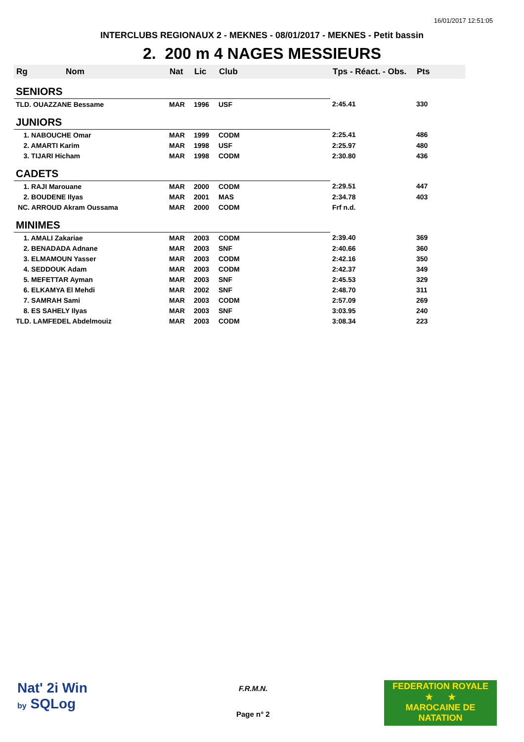16/01/2017 12:51:05
INTERCLUBS REGIONAUX 2 - MEKNES - 08/01/2017 - MEKNES - Petit bassin
2. 200 m 4 NAGES MESSIEURS
| Rg | Nom | Nat | Lic | Club | Tps - Réact. - Obs. | Pts |
| --- | --- | --- | --- | --- | --- | --- |
| SENIORS | | | | | | |
| TLD. OUAZZANE Bessame | | MAR | 1996 | USF | 2:45.41 | 330 |
| JUNIORS | | | | | | |
| 1. NABOUCHE Omar | | MAR | 1999 | CODM | 2:25.41 | 486 |
| 2. AMARTI Karim | | MAR | 1998 | USF | 2:25.97 | 480 |
| 3. TIJARI Hicham | | MAR | 1998 | CODM | 2:30.80 | 436 |
| CADETS | | | | | | |
| 1. RAJI Marouane | | MAR | 2000 | CODM | 2:29.51 | 447 |
| 2. BOUDENE Ilyas | | MAR | 2001 | MAS | 2:34.78 | 403 |
| NC. ARROUD Akram Oussama | | MAR | 2000 | CODM | Frf n.d. | |
| MINIMES | | | | | | |
| 1. AMALI Zakariae | | MAR | 2003 | CODM | 2:39.40 | 369 |
| 2. BENADADA Adnane | | MAR | 2003 | SNF | 2:40.66 | 360 |
| 3. ELMAMOUN Yasser | | MAR | 2003 | CODM | 2:42.16 | 350 |
| 4. SEDDOUK Adam | | MAR | 2003 | CODM | 2:42.37 | 349 |
| 5. MEFETTAR Ayman | | MAR | 2003 | SNF | 2:45.53 | 329 |
| 6. ELKAMYA El Mehdi | | MAR | 2002 | SNF | 2:48.70 | 311 |
| 7. SAMRAH Sami | | MAR | 2003 | CODM | 2:57.09 | 269 |
| 8. ES SAHELY Ilyas | | MAR | 2003 | SNF | 3:03.95 | 240 |
| TLD. LAMFEDEL Abdelmouiz | | MAR | 2003 | CODM | 3:08.34 | 223 |
Nat' 2i Win
by SQLog
F.R.M.N.
Page n° 2
FEDERATION ROYALE
★ ★
MAROCAINE DE NATATION